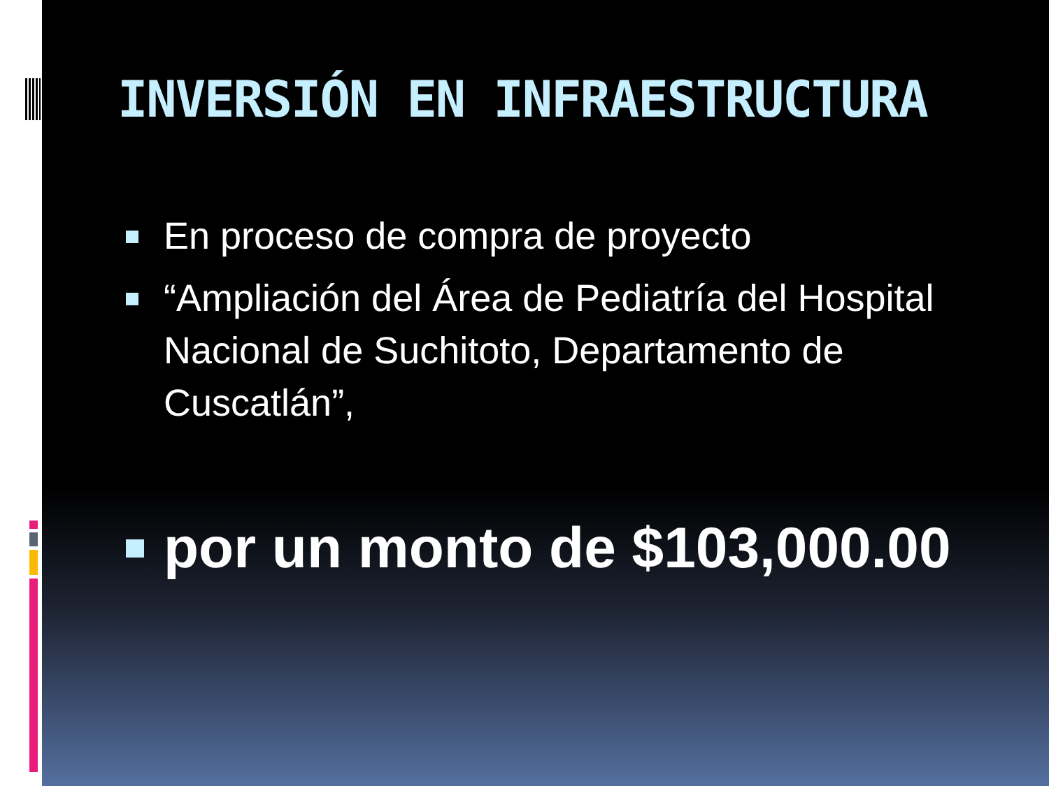INVERSIÓN EN INFRAESTRUCTURA
En proceso de compra de proyecto
“Ampliación del Área de Pediatría del Hospital Nacional de Suchitoto, Departamento de Cuscatlán”,
por un monto de $103,000.00